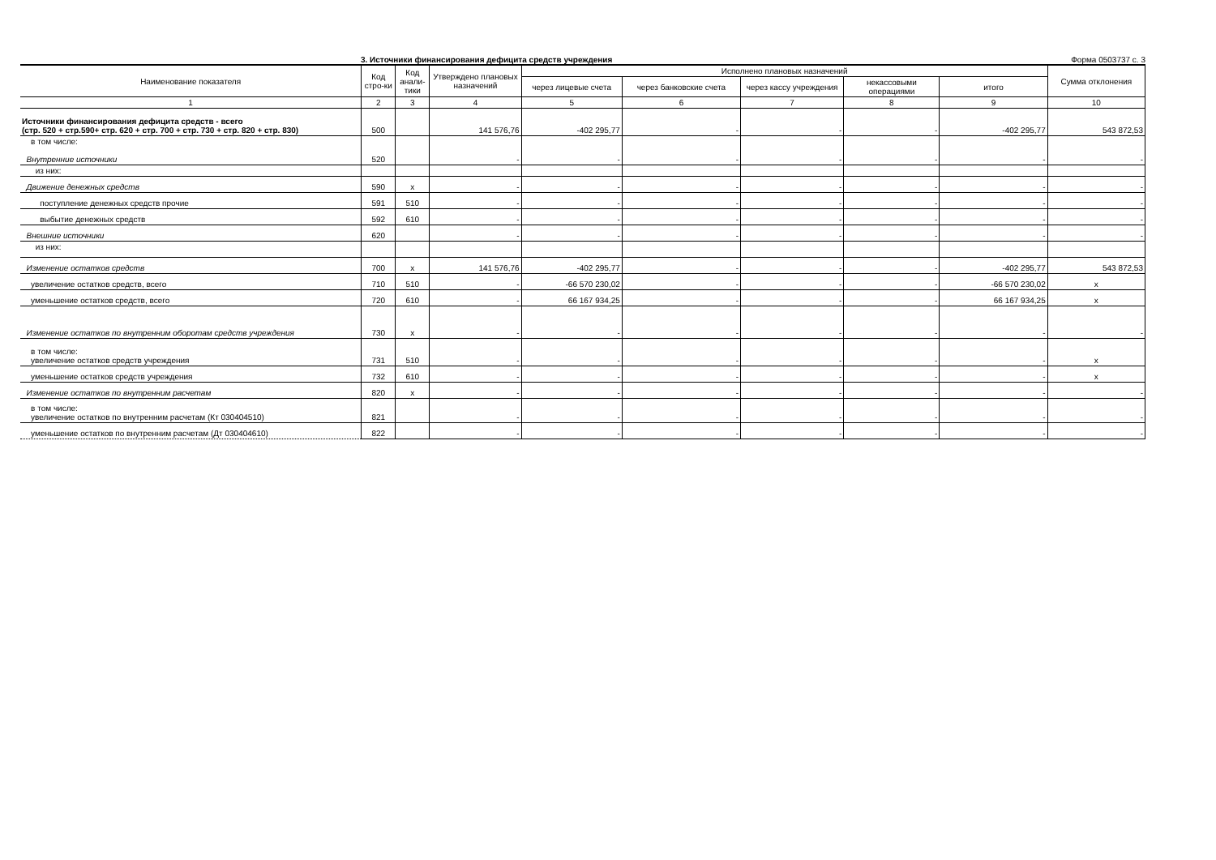3. Источники финансирования дефицита средств учреждения Форма 0503737 с. 3
| Наименование показателя | Код стро-ки | Код анали-тики | Утверждено плановых назначений | Исполнено плановых назначений | | | | | Сумма отклонения |
| --- | --- | --- | --- | --- | --- | --- | --- | --- | --- |
| | | | | через лицевые счета | через банковские счета | через кассу учреждения | некассовыми операциями | итого | |
| 1 | 2 | 3 | 4 | 5 | 6 | 7 | 8 | 9 | 10 |
| Источники финансирования дефицита средств - всего (стр. 520 + стр.590+ стр. 620 + стр. 700 + стр. 730 + стр. 820 + стр. 830) | 500 | | 141 576,76 | -402 295,77 | - | - | - | -402 295,77 | 543 872,53 |
| в том числе: Внутренние источники | 520 | | - | - | - | - | - | - | - |
| из них: | | | | | | | | | |
| Движение денежных средств | 590 | x | - | - | - | - | - | - | - |
| поступление денежных средств прочие | 591 | 510 | - | - | - | - | - | - | - |
| выбытие денежных средств | 592 | 610 | - | - | - | - | - | - | - |
| Внешние источники | 620 | | - | - | - | - | - | - | - |
| из них: | | | | | | | | | |
| Изменение остатков средств | 700 | x | 141 576,76 | -402 295,77 | - | - | - | -402 295,77 | 543 872,53 |
| увеличение остатков средств, всего | 710 | 510 | - | -66 570 230,02 | - | - | - | -66 570 230,02 | x |
| уменьшение остатков средств, всего | 720 | 610 | - | 66 167 934,25 | - | - | - | 66 167 934,25 | x |
| Изменение остатков по внутренним оборотам средств учреждения | 730 | x | - | - | - | - | - | - | - |
| в том числе: увеличение остатков средств учреждения | 731 | 510 | - | - | - | - | - | - | x |
| уменьшение остатков средств учреждения | 732 | 610 | - | - | - | - | - | - | x |
| Изменение остатков по внутренним расчетам | 820 | x | - | - | - | - | - | - | - |
| в том числе: увеличение остатков по внутренним расчетам (Кт 030404510) | 821 | | - | - | - | - | - | - | - |
| уменьшение остатков по внутренним расчетам (Дт 030404610) | 822 | | - | - | - | - | - | - | - |